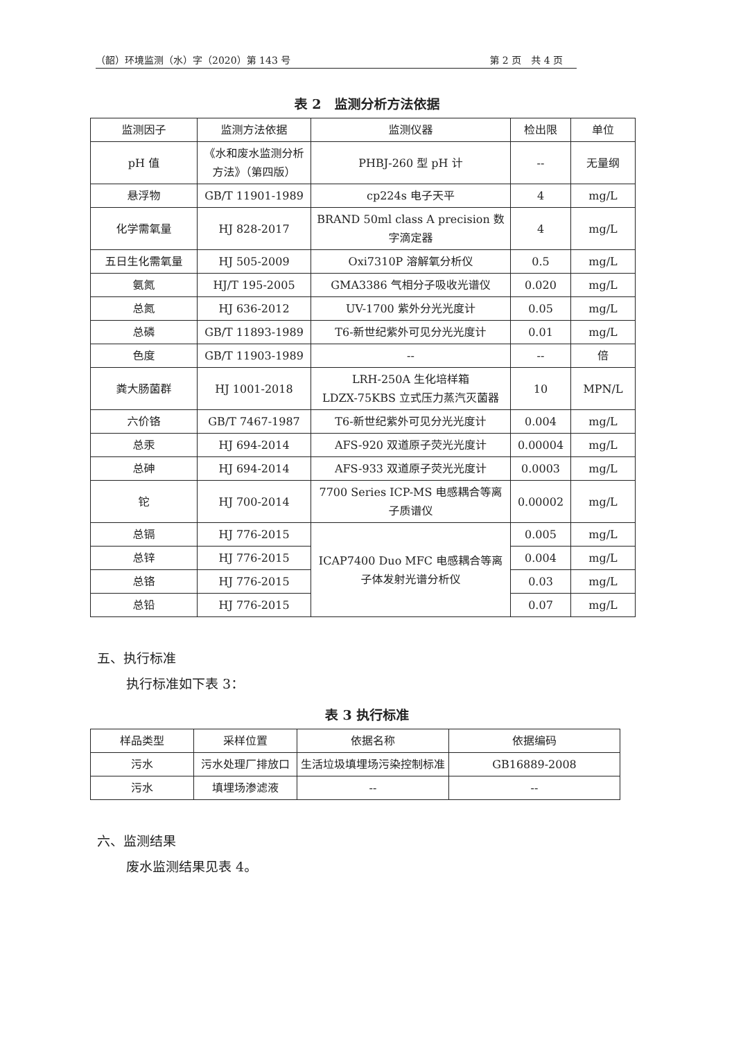（韶）环境监测（水）字（2020）第 143 号 第 2 页　共 4 页
表 2　监测分析方法依据
| 监测因子 | 监测方法依据 | 监测仪器 | 检出限 | 单位 |
| --- | --- | --- | --- | --- |
| pH 值 | 《水和废水监测分析方法》（第四版） | PHBJ-260 型 pH 计 | -- | 无量纲 |
| 悬浮物 | GB/T 11901-1989 | cp224s 电子天平 | 4 | mg/L |
| 化学需氧量 | HJ 828-2017 | BRAND 50ml class A precision 数字滴定器 | 4 | mg/L |
| 五日生化需氧量 | HJ 505-2009 | Oxi7310P 溶解氧分析仪 | 0.5 | mg/L |
| 氨氮 | HJ/T 195-2005 | GMA3386 气相分子吸收光谱仪 | 0.020 | mg/L |
| 总氮 | HJ 636-2012 | UV-1700 紫外分光光度计 | 0.05 | mg/L |
| 总磷 | GB/T 11893-1989 | T6-新世纪紫外可见分光光度计 | 0.01 | mg/L |
| 色度 | GB/T 11903-1989 | -- | -- | 倍 |
| 粪大肠菌群 | HJ 1001-2018 | LRH-250A 生化培样箱 LDZX-75KBS 立式压力蒸汽灭菌器 | 10 | MPN/L |
| 六价铬 | GB/T 7467-1987 | T6-新世纪紫外可见分光光度计 | 0.004 | mg/L |
| 总汞 | HJ 694-2014 | AFS-920 双道原子荧光光度计 | 0.00004 | mg/L |
| 总砷 | HJ 694-2014 | AFS-933 双道原子荧光光度计 | 0.0003 | mg/L |
| 铊 | HJ 700-2014 | 7700 Series ICP-MS 电感耦合等离子质谱仪 | 0.00002 | mg/L |
| 总镉 | HJ 776-2015 | ICAP7400 Duo MFC 电感耦合等离子体发射光谱分析仪 | 0.005 | mg/L |
| 总锌 | HJ 776-2015 | | 0.004 | mg/L |
| 总铬 | HJ 776-2015 | | 0.03 | mg/L |
| 总铅 | HJ 776-2015 | | 0.07 | mg/L |
五、执行标准
执行标准如下表 3：
表 3 执行标准
| 样品类型 | 采样位置 | 依据名称 | 依据编码 |
| --- | --- | --- | --- |
| 污水 | 污水处理厂排放口 | 生活垃圾填埋场污染控制标准 | GB16889-2008 |
| 污水 | 填埋场渗滤液 | -- | -- |
六、监测结果
废水监测结果见表 4。